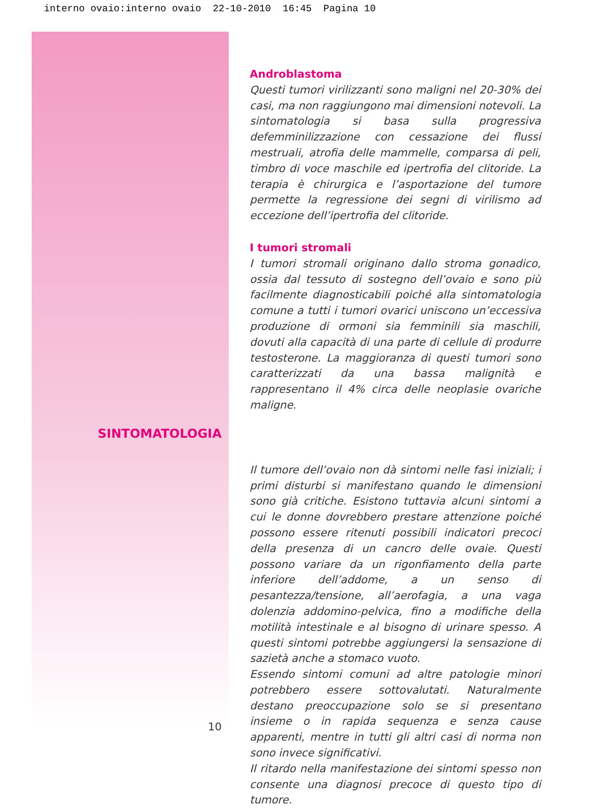interno ovaio:interno ovaio 22-10-2010 16:45 Pagina 10
SINTOMATOLOGIA
10
Androblastoma
Questi tumori virilizzanti sono maligni nel 20-30% dei casi, ma non raggiungono mai dimensioni notevoli. La sintomatologia si basa sulla progressiva defemminilizzazione con cessazione dei flussi mestruali, atrofia delle mammelle, comparsa di peli, timbro di voce maschile ed ipertrofia del clitoride. La terapia è chirurgica e l’asportazione del tumore permette la regressione dei segni di virilismo ad eccezione dell’ipertrofia del clitoride.
I tumori stromali
I tumori stromali originano dallo stroma gonadico, ossia dal tessuto di sostegno dell’ovaio e sono più facilmente diagnosticabili poiché alla sintomatologia comune a tutti i tumori ovarici uniscono un’eccessiva produzione di ormoni sia femminili sia maschili, dovuti alla capacità di una parte di cellule di produrre testosterone. La maggioranza di questi tumori sono caratterizzati da una bassa malignità e rappresentano il 4% circa delle neoplasie ovariche maligne.
Il tumore dell’ovaio non dà sintomi nelle fasi iniziali; i primi disturbi si manifestano quando le dimensioni sono già critiche. Esistono tuttavia alcuni sintomi a cui le donne dovrebbero prestare attenzione poiché possono essere ritenuti possibili indicatori precoci della presenza di un cancro delle ovaie. Questi possono variare da un rigonfiamento della parte inferiore dell’addome, a un senso di pesantezza/tensione, all’aerofagia, a una vaga dolenzia addomino-pelvica, fino a modifiche della motilità intestinale e al bisogno di urinare spesso. A questi sintomi potrebbe aggiungersi la sensazione di sazietà anche a stomaco vuoto.
Essendo sintomi comuni ad altre patologie minori potrebbero essere sottovalutati. Naturalmente destano preoccupazione solo se si presentano insieme o in rapida sequenza e senza cause apparenti, mentre in tutti gli altri casi di norma non sono invece significativi.
Il ritardo nella manifestazione dei sintomi spesso non consente una diagnosi precoce di questo tipo di tumore.